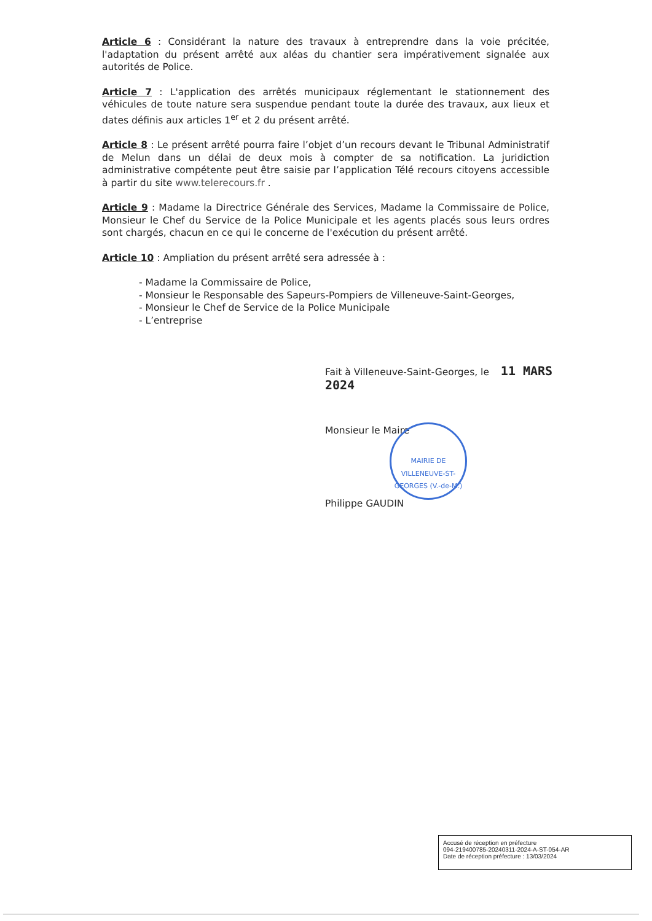Article 6 : Considérant la nature des travaux à entreprendre dans la voie précitée, l'adaptation du présent arrêté aux aléas du chantier sera impérativement signalée aux autorités de Police.
Article 7 : L'application des arrêtés municipaux réglementant le stationnement des véhicules de toute nature sera suspendue pendant toute la durée des travaux, aux lieux et dates définis aux articles 1<sup>er</sup> et 2 du présent arrêté.
Article 8 : Le présent arrêté pourra faire l’objet d’un recours devant le Tribunal Administratif de Melun dans un délai de deux mois à compter de sa notification. La juridiction administrative compétente peut être saisie par l’application Télé recours citoyens accessible à partir du site www.telerecours.fr .
Article 9 : Madame la Directrice Générale des Services, Madame la Commissaire de Police, Monsieur le Chef du Service de la Police Municipale et les agents placés sous leurs ordres sont chargés, chacun en ce qui le concerne de l'exécution du présent arrêté.
Article 10 : Ampliation du présent arrêté sera adressée à :
- Madame la Commissaire de Police,
- Monsieur le Responsable des Sapeurs-Pompiers de Villeneuve-Saint-Georges,
- Monsieur le Chef de Service de la Police Municipale
- L’entreprise
Fait à Villeneuve-Saint-Georges, le 11 MARS 2024
Monsieur le Maire
Philippe GAUDIN
MAIRIE DE VILLENEUVE-ST-GEORGES (V.-de-M.)
Accusé de réception en préfecture
094-219400785-20240311-2024-A-ST-054-AR
Date de réception préfecture : 13/03/2024